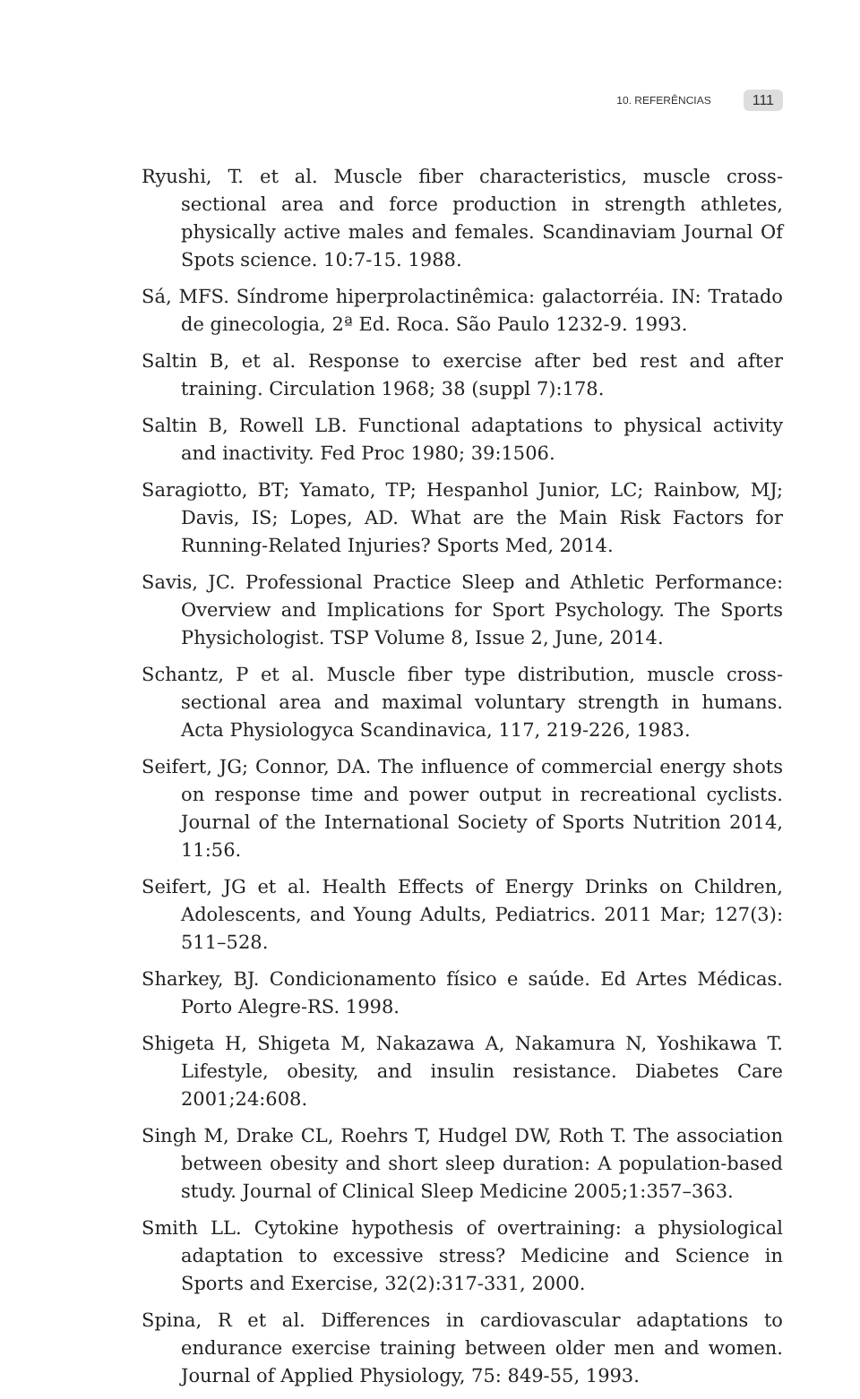10. REFERÊNCIAS 111
Ryushi, T. et al. Muscle fiber characteristics, muscle cross-sectional area and force production in strength athletes, physically active males and females. Scandinaviam Journal Of Spots science. 10:7-15. 1988.
Sá, MFS. Síndrome hiperprolactinêmica: galactorréia. IN: Tratado de ginecologia, 2ª Ed. Roca. São Paulo 1232-9. 1993.
Saltin B, et al. Response to exercise after bed rest and after training. Circulation 1968; 38 (suppl 7):178.
Saltin B, Rowell LB. Functional adaptations to physical activity and inactivity. Fed Proc 1980; 39:1506.
Saragiotto, BT; Yamato, TP; Hespanhol Junior, LC; Rainbow, MJ; Davis, IS; Lopes, AD. What are the Main Risk Factors for Running-Related Injuries? Sports Med, 2014.
Savis, JC. Professional Practice Sleep and Athletic Performance: Overview and Implications for Sport Psychology. The Sports Physichologist. TSP Volume 8, Issue 2, June, 2014.
Schantz, P et al. Muscle fiber type distribution, muscle cross-sectional area and maximal voluntary strength in humans. Acta Physiologyca Scandinavica, 117, 219-226, 1983.
Seifert, JG; Connor, DA. The influence of commercial energy shots on response time and power output in recreational cyclists. Journal of the International Society of Sports Nutrition 2014, 11:56.
Seifert, JG et al. Health Effects of Energy Drinks on Children, Adolescents, and Young Adults, Pediatrics. 2011 Mar; 127(3): 511–528.
Sharkey, BJ. Condicionamento físico e saúde. Ed Artes Médicas. Porto Alegre-RS. 1998.
Shigeta H, Shigeta M, Nakazawa A, Nakamura N, Yoshikawa T. Lifestyle, obesity, and insulin resistance. Diabetes Care 2001;24:608.
Singh M, Drake CL, Roehrs T, Hudgel DW, Roth T. The association between obesity and short sleep duration: A population-based study. Journal of Clinical Sleep Medicine 2005;1:357–363.
Smith LL. Cytokine hypothesis of overtraining: a physiological adaptation to excessive stress? Medicine and Science in Sports and Exercise, 32(2):317-331, 2000.
Spina, R et al. Differences in cardiovascular adaptations to endurance exercise training between older men and women. Journal of Applied Physiology, 75: 849-55, 1993.